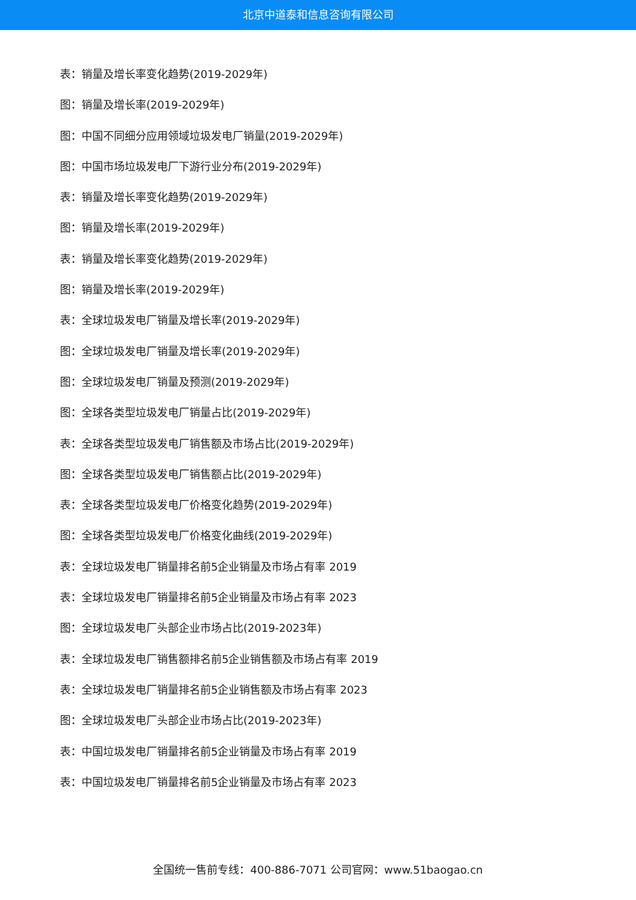北京中道泰和信息咨询有限公司
表：销量及增长率变化趋势(2019-2029年)
图：销量及增长率(2019-2029年)
图：中国不同细分应用领域垃圾发电厂销量(2019-2029年)
图：中国市场垃圾发电厂下游行业分布(2019-2029年)
表：销量及增长率变化趋势(2019-2029年)
图：销量及增长率(2019-2029年)
表：销量及增长率变化趋势(2019-2029年)
图：销量及增长率(2019-2029年)
表：全球垃圾发电厂销量及增长率(2019-2029年)
图：全球垃圾发电厂销量及增长率(2019-2029年)
图：全球垃圾发电厂销量及预测(2019-2029年)
图：全球各类型垃圾发电厂销量占比(2019-2029年)
表：全球各类型垃圾发电厂销售额及市场占比(2019-2029年)
图：全球各类型垃圾发电厂销售额占比(2019-2029年)
表：全球各类型垃圾发电厂价格变化趋势(2019-2029年)
图：全球各类型垃圾发电厂价格变化曲线(2019-2029年)
表：全球垃圾发电厂销量排名前5企业销量及市场占有率 2019
表：全球垃圾发电厂销量排名前5企业销量及市场占有率 2023
图：全球垃圾发电厂头部企业市场占比(2019-2023年)
表：全球垃圾发电厂销售额排名前5企业销售额及市场占有率 2019
表：全球垃圾发电厂销量排名前5企业销售额及市场占有率 2023
图：全球垃圾发电厂头部企业市场占比(2019-2023年)
表：中国垃圾发电厂销量排名前5企业销量及市场占有率 2019
表：中国垃圾发电厂销量排名前5企业销量及市场占有率 2023
全国统一售前专线：400-886-7071 公司官网：www.51baogao.cn